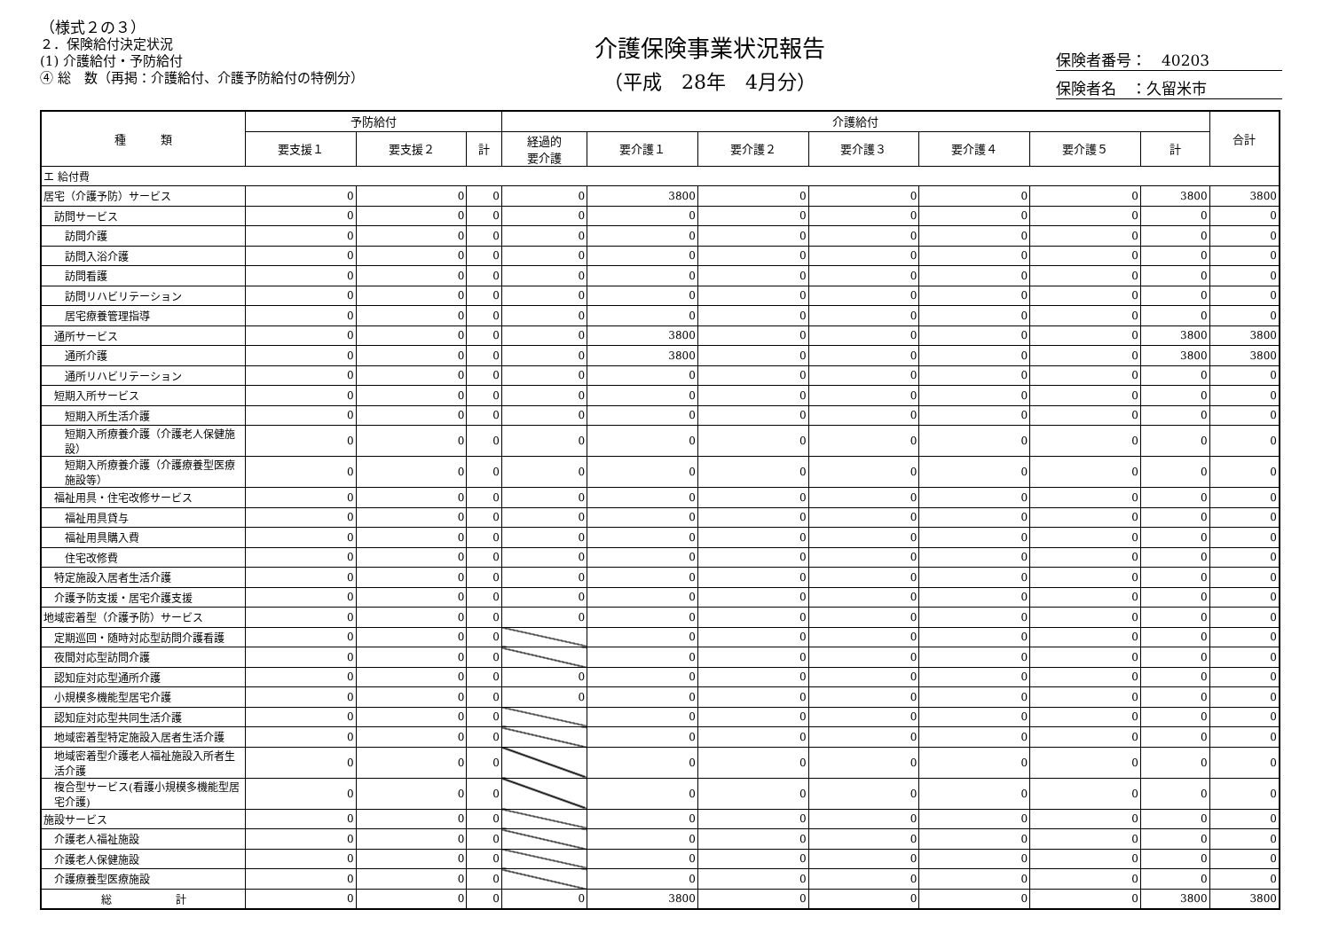（様式２の３）
２．保険給付決定状況
(1) 介護給付・予防給付
④ 総　数（再掲：介護給付、介護予防給付の特例分）
介護保険事業状況報告
（平成　28年　4月分）
保険者番号：　40203
保険者名　：久留米市
| 種 類 | 予防給付 | | | 介護給付 | | | | | | | 合計 |
| --- | --- | --- | --- | --- | --- | --- | --- | --- | --- | --- | --- |
| | 要支援１ | 要支援２ | 計 | 経過的 要介護 | 要介護１ | 要介護２ | 要介護３ | 要介護４ | 要介護５ | 計 | |
| エ 給付費 | | | | | | | | | | | |
| 居宅（介護予防）サービス | 0 | 0 | 0 | 0 | 3800 | 0 | 0 | 0 | 0 | 3800 | 3800 |
| 訪問サービス | 0 | 0 | 0 | 0 | 0 | 0 | 0 | 0 | 0 | 0 | 0 |
| 訪問介護 | 0 | 0 | 0 | 0 | 0 | 0 | 0 | 0 | 0 | 0 | 0 |
| 訪問入浴介護 | 0 | 0 | 0 | 0 | 0 | 0 | 0 | 0 | 0 | 0 | 0 |
| 訪問看護 | 0 | 0 | 0 | 0 | 0 | 0 | 0 | 0 | 0 | 0 | 0 |
| 訪問リハビリテーション | 0 | 0 | 0 | 0 | 0 | 0 | 0 | 0 | 0 | 0 | 0 |
| 居宅療養管理指導 | 0 | 0 | 0 | 0 | 0 | 0 | 0 | 0 | 0 | 0 | 0 |
| 通所サービス | 0 | 0 | 0 | 0 | 3800 | 0 | 0 | 0 | 0 | 3800 | 3800 |
| 通所介護 | 0 | 0 | 0 | 0 | 3800 | 0 | 0 | 0 | 0 | 3800 | 3800 |
| 通所リハビリテーション | 0 | 0 | 0 | 0 | 0 | 0 | 0 | 0 | 0 | 0 | 0 |
| 短期入所サービス | 0 | 0 | 0 | 0 | 0 | 0 | 0 | 0 | 0 | 0 | 0 |
| 短期入所生活介護 | 0 | 0 | 0 | 0 | 0 | 0 | 0 | 0 | 0 | 0 | 0 |
| 短期入所療養介護（介護老人保健施設） | 0 | 0 | 0 | 0 | 0 | 0 | 0 | 0 | 0 | 0 | 0 |
| 短期入所療養介護（介護療養型医療施設等） | 0 | 0 | 0 | 0 | 0 | 0 | 0 | 0 | 0 | 0 | 0 |
| 福祉用具・住宅改修サービス | 0 | 0 | 0 | 0 | 0 | 0 | 0 | 0 | 0 | 0 | 0 |
| 福祉用具貸与 | 0 | 0 | 0 | 0 | 0 | 0 | 0 | 0 | 0 | 0 | 0 |
| 福祉用具購入費 | 0 | 0 | 0 | 0 | 0 | 0 | 0 | 0 | 0 | 0 | 0 |
| 住宅改修費 | 0 | 0 | 0 | 0 | 0 | 0 | 0 | 0 | 0 | 0 | 0 |
| 特定施設入居者生活介護 | 0 | 0 | 0 | 0 | 0 | 0 | 0 | 0 | 0 | 0 | 0 |
| 介護予防支援・居宅介護支援 | 0 | 0 | 0 | 0 | 0 | 0 | 0 | 0 | 0 | 0 | 0 |
| 地域密着型（介護予防）サービス | 0 | 0 | 0 | 0 | 0 | 0 | 0 | 0 | 0 | 0 | 0 |
| 定期巡回・随時対応型訪問介護看護 | 0 | 0 | 0 | | 0 | 0 | 0 | 0 | 0 | 0 | 0 |
| 夜間対応型訪問介護 | 0 | 0 | 0 | | 0 | 0 | 0 | 0 | 0 | 0 | 0 |
| 認知症対応型通所介護 | 0 | 0 | 0 | 0 | 0 | 0 | 0 | 0 | 0 | 0 | 0 |
| 小規模多機能型居宅介護 | 0 | 0 | 0 | 0 | 0 | 0 | 0 | 0 | 0 | 0 | 0 |
| 認知症対応型共同生活介護 | 0 | 0 | 0 | | 0 | 0 | 0 | 0 | 0 | 0 | 0 |
| 地域密着型特定施設入居者生活介護 | 0 | 0 | 0 | | 0 | 0 | 0 | 0 | 0 | 0 | 0 |
| 地域密着型介護老人福祉施設入所者生活介護 | 0 | 0 | 0 | | 0 | 0 | 0 | 0 | 0 | 0 | 0 |
| 複合型サービス(看護小規模多機能型居宅介護) | 0 | 0 | 0 | | 0 | 0 | 0 | 0 | 0 | 0 | 0 |
| 施設サービス | 0 | 0 | 0 | | 0 | 0 | 0 | 0 | 0 | 0 | 0 |
| 介護老人福祉施設 | 0 | 0 | 0 | | 0 | 0 | 0 | 0 | 0 | 0 | 0 |
| 介護老人保健施設 | 0 | 0 | 0 | | 0 | 0 | 0 | 0 | 0 | 0 | 0 |
| 介護療養型医療施設 | 0 | 0 | 0 | | 0 | 0 | 0 | 0 | 0 | 0 | 0 |
| 総 計 | 0 | 0 | 0 | 0 | 3800 | 0 | 0 | 0 | 0 | 3800 | 3800 |